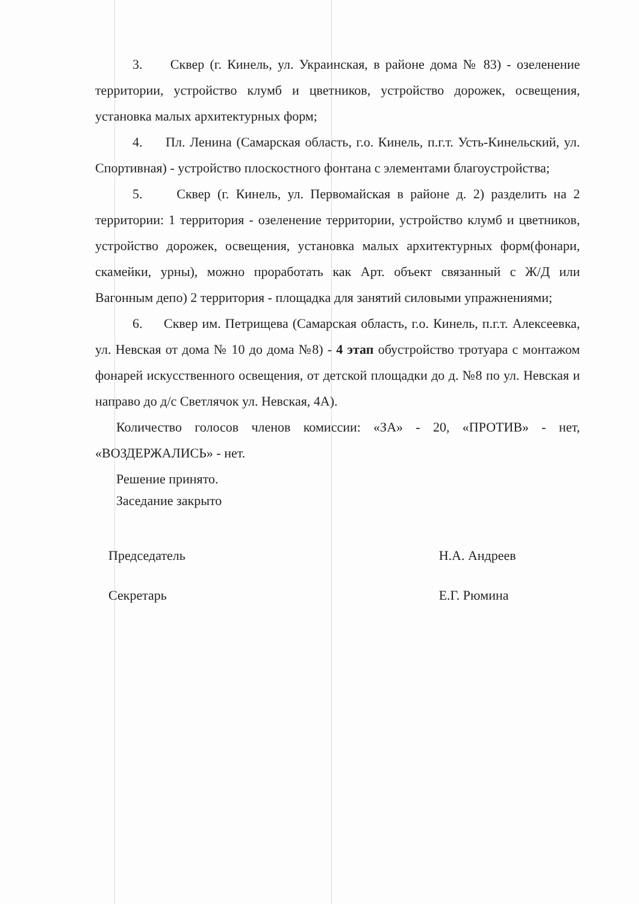3. Сквер (г. Кинель, ул. Украинская, в районе дома № 83) - озеленение территории, устройство клумб и цветников, устройство дорожек, освещения, установка малых архитектурных форм;
4. Пл. Ленина (Самарская область, г.о. Кинель, п.г.т. Усть-Кинельский, ул. Спортивная) - устройство плоскостного фонтана с элементами благоустройства;
5. Сквер (г. Кинель, ул. Первомайская в районе д. 2) разделить на 2 территории: 1 территория - озеленение территории, устройство клумб и цветников, устройство дорожек, освещения, установка малых архитектурных форм(фонари, скамейки, урны), можно проработать как Арт. объект связанный с Ж/Д или Вагонным депо) 2 территория - площадка для занятий силовыми упражнениями;
6. Сквер им. Петрищева (Самарская область, г.о. Кинель, п.г.т. Алексеевка, ул. Невская от дома № 10 до дома №8) - 4 этап обустройство тротуара с монтажом фонарей искусственного освещения, от детской площадки до д. №8 по ул. Невская и направо до д/с Светлячок ул. Невская, 4А).
Количество голосов членов комиссии: «ЗА» - 20, «ПРОТИВ» - нет, «ВОЗДЕРЖАЛИСЬ» - нет.
Решение принято.
Заседание закрыто
Председатель
Секретарь
Н.А. Андреев
Е.Г. Рюмина